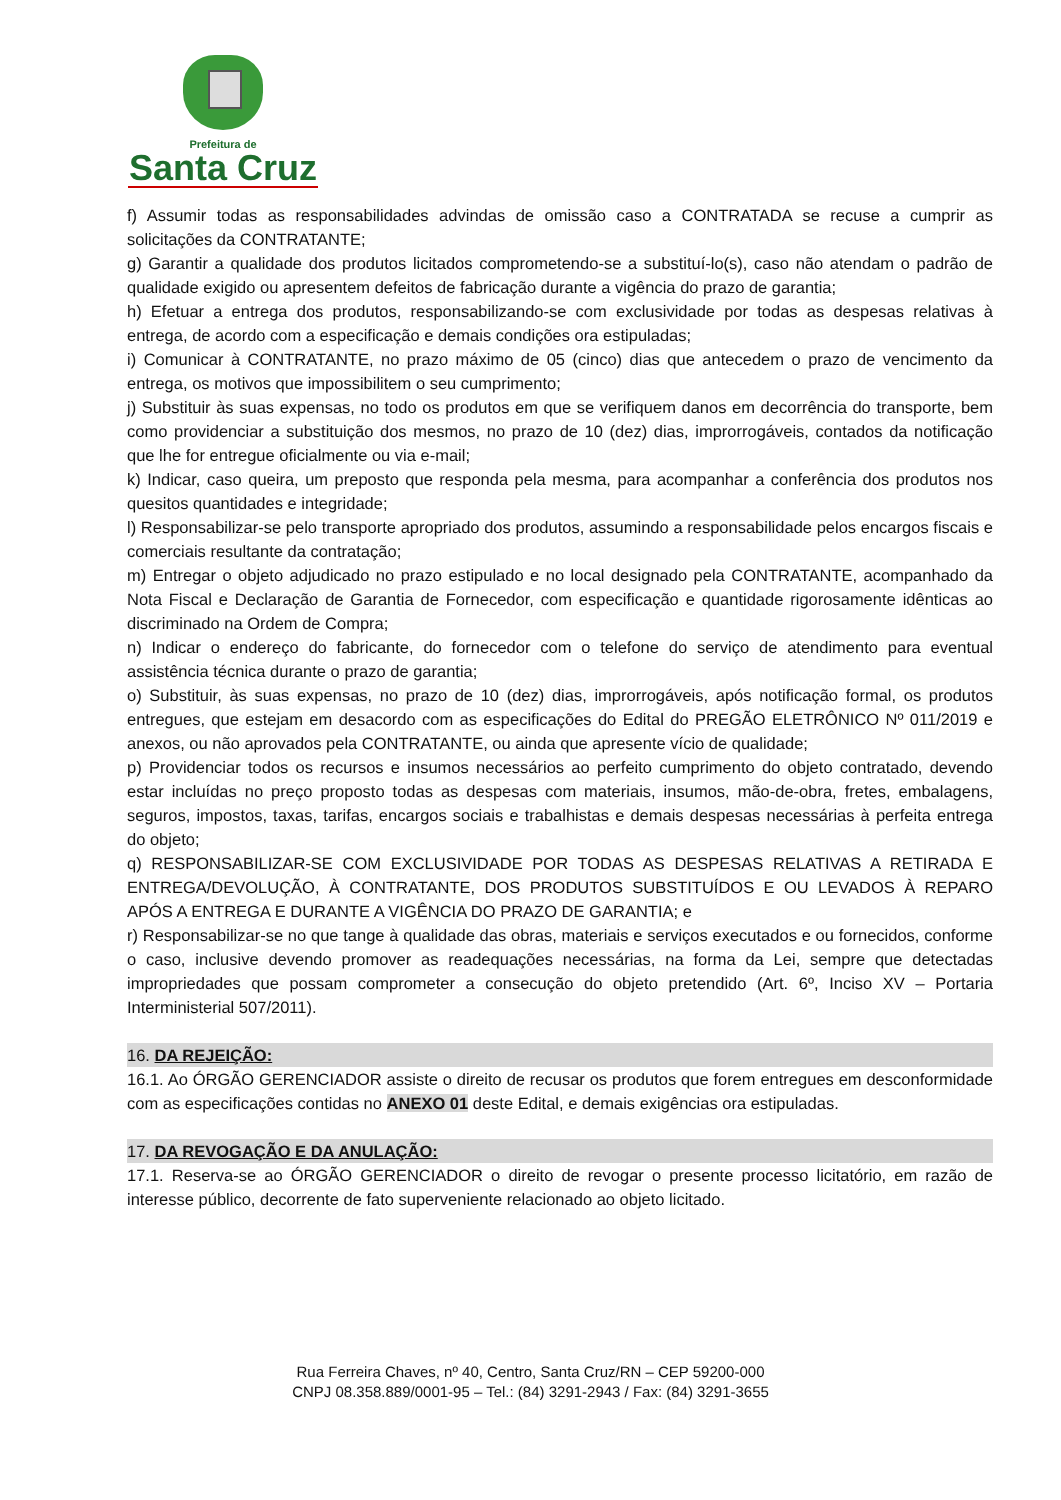Prefeitura de
Santa Cruz
f) Assumir todas as responsabilidades advindas de omissão caso a CONTRATADA se recuse a cumprir as solicitações da CONTRATANTE;
g) Garantir a qualidade dos produtos licitados comprometendo-se a substituí-lo(s), caso não atendam o padrão de qualidade exigido ou apresentem defeitos de fabricação durante a vigência do prazo de garantia;
h) Efetuar a entrega dos produtos, responsabilizando-se com exclusividade por todas as despesas relativas à entrega, de acordo com a especificação e demais condições ora estipuladas;
i) Comunicar à CONTRATANTE, no prazo máximo de 05 (cinco) dias que antecedem o prazo de vencimento da entrega, os motivos que impossibilitem o seu cumprimento;
j) Substituir às suas expensas, no todo os produtos em que se verifiquem danos em decorrência do transporte, bem como providenciar a substituição dos mesmos, no prazo de 10 (dez) dias, improrrogáveis, contados da notificação que lhe for entregue oficialmente ou via e-mail;
k) Indicar, caso queira, um preposto que responda pela mesma, para acompanhar a conferência dos produtos nos quesitos quantidades e integridade;
l) Responsabilizar-se pelo transporte apropriado dos produtos, assumindo a responsabilidade pelos encargos fiscais e comerciais resultante da contratação;
m) Entregar o objeto adjudicado no prazo estipulado e no local designado pela CONTRATANTE, acompanhado da Nota Fiscal e Declaração de Garantia de Fornecedor, com especificação e quantidade rigorosamente idênticas ao discriminado na Ordem de Compra;
n) Indicar o endereço do fabricante, do fornecedor com o telefone do serviço de atendimento para eventual assistência técnica durante o prazo de garantia;
o) Substituir, às suas expensas, no prazo de 10 (dez) dias, improrrogáveis, após notificação formal, os produtos entregues, que estejam em desacordo com as especificações do Edital do PREGÃO ELETRÔNICO Nº 011/2019 e anexos, ou não aprovados pela CONTRATANTE, ou ainda que apresente vício de qualidade;
p) Providenciar todos os recursos e insumos necessários ao perfeito cumprimento do objeto contratado, devendo estar incluídas no preço proposto todas as despesas com materiais, insumos, mão-de-obra, fretes, embalagens, seguros, impostos, taxas, tarifas, encargos sociais e trabalhistas e demais despesas necessárias à perfeita entrega do objeto;
q) RESPONSABILIZAR-SE COM EXCLUSIVIDADE POR TODAS AS DESPESAS RELATIVAS A RETIRADA E ENTREGA/DEVOLUÇÃO, À CONTRATANTE, DOS PRODUTOS SUBSTITUÍDOS E OU LEVADOS À REPARO APÓS A ENTREGA E DURANTE A VIGÊNCIA DO PRAZO DE GARANTIA; e
r) Responsabilizar-se no que tange à qualidade das obras, materiais e serviços executados e ou fornecidos, conforme o caso, inclusive devendo promover as readequações necessárias, na forma da Lei, sempre que detectadas impropriedades que possam comprometer a consecução do objeto pretendido (Art. 6º, Inciso XV – Portaria Interministerial 507/2011).
16. DA REJEIÇÃO:
16.1. Ao ÓRGÃO GERENCIADOR assiste o direito de recusar os produtos que forem entregues em desconformidade com as especificações contidas no ANEXO 01 deste Edital, e demais exigências ora estipuladas.
17. DA REVOGAÇÃO E DA ANULAÇÃO:
17.1. Reserva-se ao ÓRGÃO GERENCIADOR o direito de revogar o presente processo licitatório, em razão de interesse público, decorrente de fato superveniente relacionado ao objeto licitado.
Rua Ferreira Chaves, nº 40, Centro, Santa Cruz/RN – CEP 59200-000
CNPJ 08.358.889/0001-95 – Tel.: (84) 3291-2943 / Fax: (84) 3291-3655